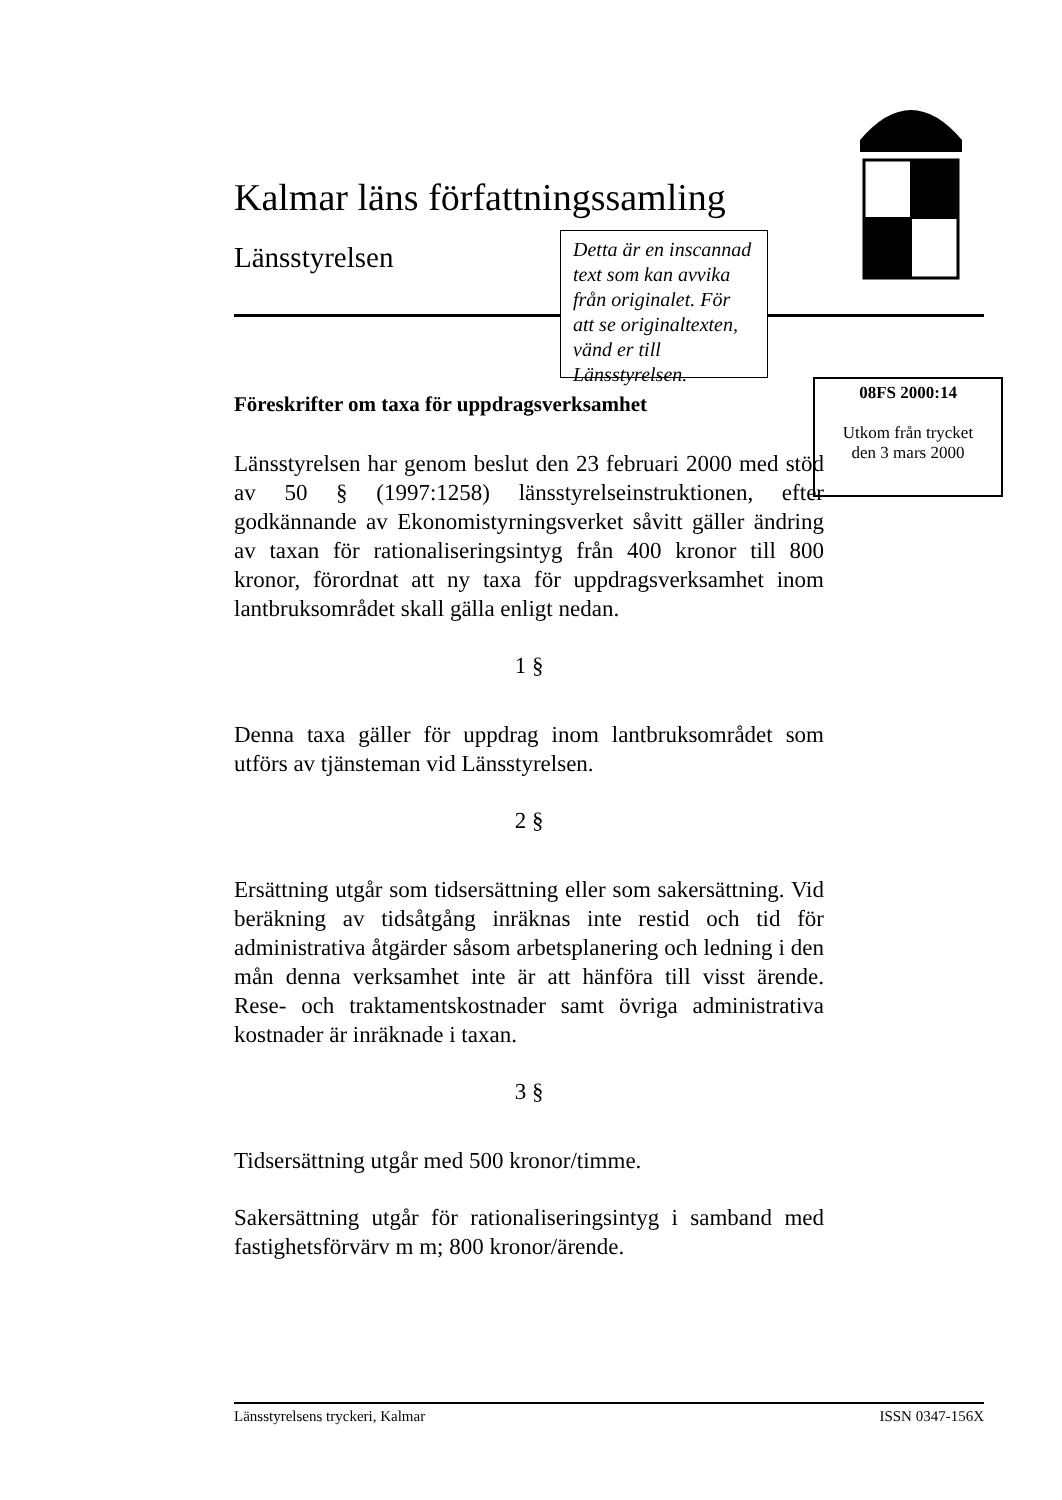Kalmar läns författningssamling
Länsstyrelsen
Detta är en inscannad text som kan avvika från originalet. För att se originaltexten, vänd er till Länsstyrelsen.
08FS 2000:14
Utkom från trycket
den 3 mars 2000
Föreskrifter om taxa för uppdragsverksamhet
Länsstyrelsen har genom beslut den 23 februari 2000 med stöd av 50 § (1997:1258) länsstyrelseinstruktionen, efter godkännande av Ekonomistyrningsverket såvitt gäller ändring av taxan för rationaliseringsintyg från 400 kronor till 800 kronor, förordnat att ny taxa för uppdragsverksamhet inom lantbruksområdet skall gälla enligt nedan.
1 §
Denna taxa gäller för uppdrag inom lantbruksområdet som utförs av tjänsteman vid Länsstyrelsen.
2 §
Ersättning utgår som tidsersättning eller som sakersättning. Vid beräkning av tidsåtgång inräknas inte restid och tid för administrativa åtgärder såsom arbetsplanering och ledning i den mån denna verksamhet inte är att hänföra till visst ärende. Rese- och traktamentskostnader samt övriga administrativa kostnader är inräknade i taxan.
3 §
Tidsersättning utgår med 500 kronor/timme.
Sakersättning utgår för rationaliseringsintyg i samband med fastighetsförvärv m m; 800 kronor/ärende.
Länsstyrelsens tryckeri, Kalmar ISSN 0347-156X